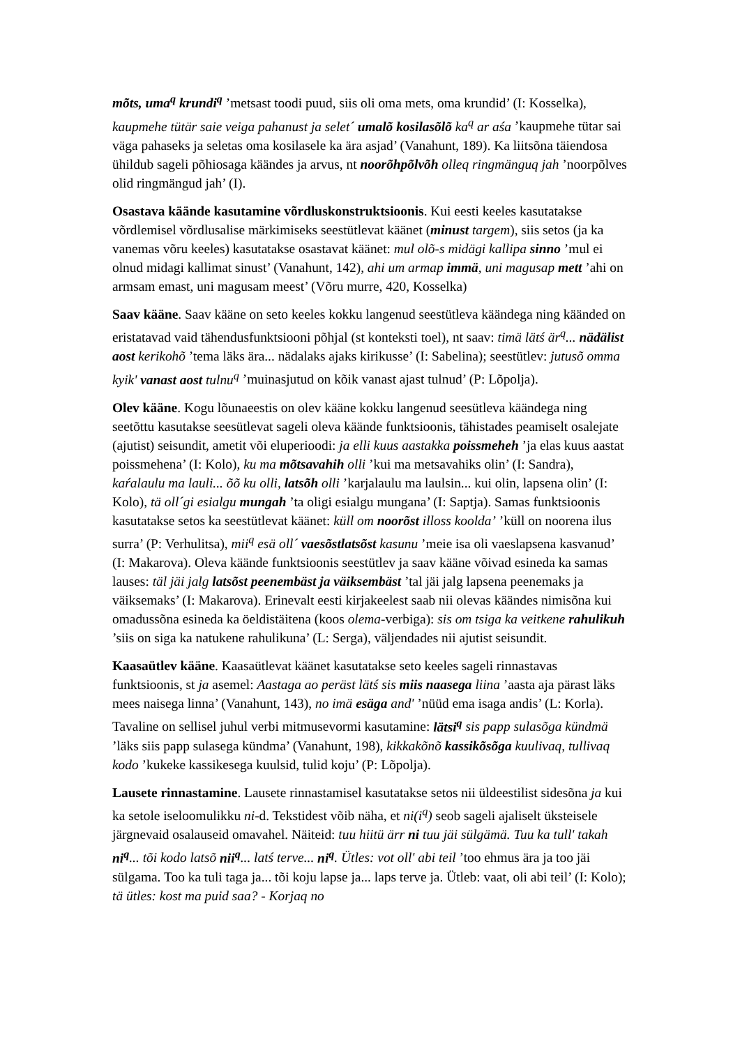mõts, uma<sup>q</sup> krundi<sup>q</sup> ’metsast toodi puud, siis oli oma mets, oma krundid’ (I: Kosselka), kaupmehe tütär saie veiga pahanust ja selet´ umalõ kosilasõlõ ka<sup>q</sup> ar aśa ’kaupmehe tütar sai väga pahaseks ja seletas oma kosilasele ka ära asjad’ (Vanahunt, 189). Ka liitsõna täiendosa ühildub sageli põhiosaga käändes ja arvus, nt noorõhpõlvõh olleq ringmänguq jah ’noorpõlves olid ringmängud jah’ (I).
Osastava käände kasutamine võrdluskonstruktsioonis. Kui eesti keeles kasutatakse võrdlemisel võrdlusalise märkimiseks seestütlevat käänet (minust targem), siis setos (ja ka vanemas võru keeles) kasutatakse osastavat käänet: mul olõ-s midägi kallipa sinno ’mul ei olnud midagi kallimat sinust’ (Vanahunt, 142), ahi um armap immä, uni magusap mett ’ahi on armsam emast, uni magusam meest’ (Võru murre, 420, Kosselka)
Saav kääne. Saav kääne on seto keeles kokku langenud seestütleva käändega ning käänded on eristatavad vaid tähendusfunktsiooni põhjal (st konteksti toel), nt saav: timä lätś är<sup>q</sup>... nädälist aost kerikohõ ’tema läks ära... nädalaks ajaks kirikusse’ (I: Sabelina); seestütlev: jutusõ omma kyik' vanast aost tulnu<sup>q</sup> ’muinasjutud on kõik vanast ajast tulnud’ (P: Lõpolja).
Olev kääne. Kogu lõunaeestis on olev kääne kokku langenud seesütleva käändega ning seetõttu kasutakse seesütlevat sageli oleva käände funktsioonis, tähistades peamiselt osalejate (ajutist) seisundit, ametit või eluperioodi: ja elli kuus aastakka poissmeheh ’ja elas kuus aastat poissmehena’ (I: Kolo), ku ma mõtsavahih olli ’kui ma metsavahiks olin’ (I: Sandra), kaŕalaulu ma lauli... õõ ku olli, latsõh olli ’karjalaulu ma laulsin... kui olin, lapsena olin’ (I: Kolo), tä oll´gi esialgu mungah ’ta oligi esialgu mungana’ (I: Saptja). Samas funktsioonis kasutatakse setos ka seestütlevat käänet: küll om noorõst illoss koolda’ ’küll on noorena ilus surra’ (P: Verhulitsa), mii<sup>q</sup> esä oll´ vaesõstlatsõst kasunu ’meie isa oli vaeslapsena kasvanud’ (I: Makarova). Oleva käände funktsioonis seestütlev ja saav kääne võivad esineda ka samas lauses: täl jäi jalg latsõst peenembäst ja väiksembäst ’tal jäi jalg lapsena peenemaks ja väiksemaks’ (I: Makarova). Erinevalt eesti kirjakeelest saab nii olevas käändes nimisõna kui omadussõna esineda ka öeldistäitena (koos olema-verbiga): sis om tsiga ka veitkene rahulikuh ’siis on siga ka natukene rahulikuna’ (L: Serga), väljendades nii ajutist seisundit.
Kaasaütlev kääne. Kaasaütlevat käänet kasutatakse seto keeles sageli rinnastavas funktsioonis, st ja asemel: Aastaga ao peräst lätś sis miis naasega liina ’aasta aja pärast läks mees naisega linna’ (Vanahunt, 143), no imä esäga and' ’nüüd ema isaga andis’ (L: Korla). Tavaline on sellisel juhul verbi mitmusevormi kasutamine: lätsi<sup>q</sup> sis papp sulasõga kündmä ’läks siis papp sulasega kündma’ (Vanahunt, 198), kikkakõnõ kassikõsõga kuulivaq, tullivaq kodo ’kukeke kassikesega kuulsid, tulid koju’ (P: Lõpolja).
Lausete rinnastamine. Lausete rinnastamisel kasutatakse setos nii üldeestilist sidesõna ja kui ka setole iseloomulikku ni-d. Tekstidest võib näha, et ni(i<sup>q</sup>) seob sageli ajaliselt üksteisele järgnevaid osalauseid omavahel. Näiteid: tuu hiitü ärr ni tuu jäi sülgämä. Tuu ka tull' takah ni<sup>q</sup>... tõi kodo latsõ nii<sup>q</sup>... latś terve... ni<sup>q</sup>. Ütles: vot oll' abi teil ’too ehmus ära ja too jäi sülgama. Too ka tuli taga ja... tõi koju lapse ja... laps terve ja. Ütleb: vaat, oli abi teil’ (I: Kolo); tä ütles: kost ma puid saa? - Korjaq no